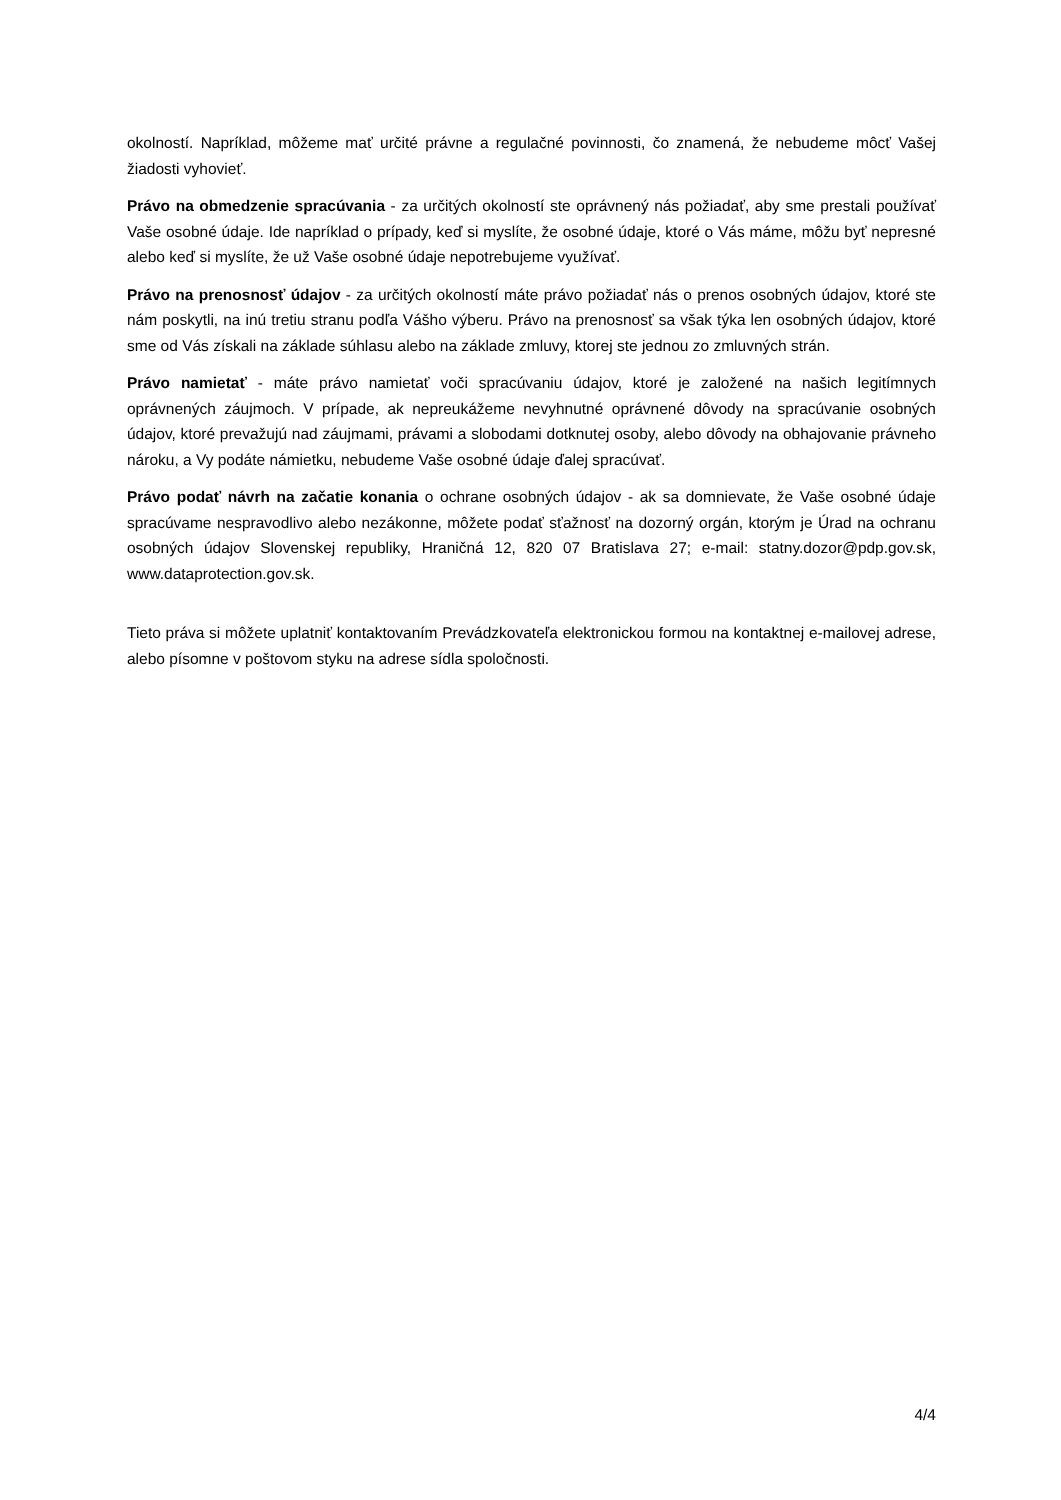okolností. Napríklad, môžeme mať určité právne a regulačné povinnosti, čo znamená, že nebudeme môcť Vašej žiadosti vyhovieť.
Právo na obmedzenie spracúvania - za určitých okolností ste oprávnený nás požiadať, aby sme prestali používať Vaše osobné údaje. Ide napríklad o prípady, keď si myslíte, že osobné údaje, ktoré o Vás máme, môžu byť nepresné alebo keď si myslíte, že už Vaše osobné údaje nepotrebujeme využívať.
Právo na prenosnosť údajov - za určitých okolností máte právo požiadať nás o prenos osobných údajov, ktoré ste nám poskytli, na inú tretiu stranu podľa Vášho výberu. Právo na prenosnosť sa však týka len osobných údajov, ktoré sme od Vás získali na základe súhlasu alebo na základe zmluvy, ktorej ste jednou zo zmluvných strán.
Právo namietať - máte právo namietať voči spracúvaniu údajov, ktoré je založené na našich legitímnych oprávnených záujmoch. V prípade, ak nepreukážeme nevyhnutné oprávnené dôvody na spracúvanie osobných údajov, ktoré prevažujú nad záujmami, právami a slobodami dotknutej osoby, alebo dôvody na obhajovanie právneho nároku, a Vy podáte námietku, nebudeme Vaše osobné údaje ďalej spracúvať.
Právo podať návrh na začatie konania o ochrane osobných údajov - ak sa domnievate, že Vaše osobné údaje spracúvame nespravodlivo alebo nezákonne, môžete podať sťažnosť na dozorný orgán, ktorým je Úrad na ochranu osobných údajov Slovenskej republiky, Hraničná 12, 820 07 Bratislava 27; e-mail: statny.dozor@pdp.gov.sk, www.dataprotection.gov.sk.
Tieto práva si môžete uplatniť kontaktovaním Prevádzkovateľa elektronickou formou na kontaktnej e-mailovej adrese, alebo písomne v poštovom styku na adrese sídla spoločnosti.
4/4